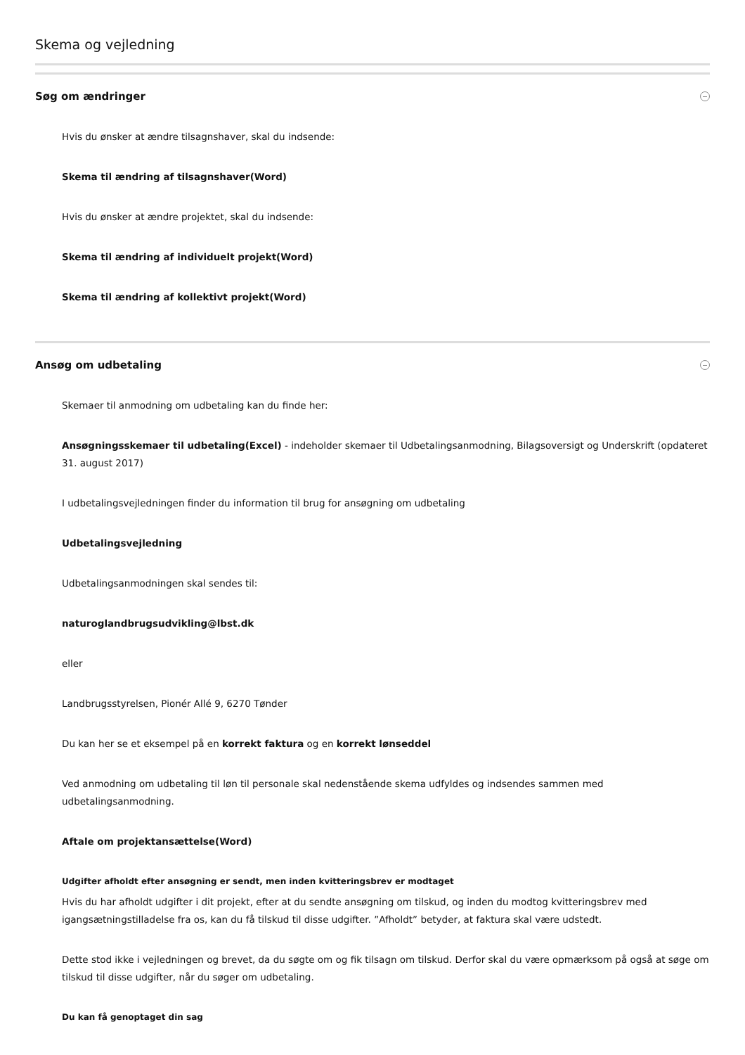Skema og vejledning
Søg om ændringer
Hvis du ønsker at ændre tilsagnshaver, skal du indsende:
Skema til ændring af tilsagnshaver(Word)
Hvis du ønsker at ændre projektet, skal du indsende:
Skema til ændring af individuelt projekt(Word)
Skema til ændring af kollektivt projekt(Word)
Ansøg om udbetaling
Skemaer til anmodning om udbetaling kan du finde her:
Ansøgningsskemaer til udbetaling(Excel) - indeholder skemaer til Udbetalingsanmodning, Bilagsoversigt og Underskrift (opdateret 31. august 2017)
I udbetalingsvejledningen finder du information til brug for ansøgning om udbetaling
Udbetalingsvejledning
Udbetalingsanmodningen skal sendes til:
naturoglandbrugsudvikling@lbst.dk
eller
Landbrugsstyrelsen, Pionér Allé 9, 6270 Tønder
Du kan her se et eksempel på en korrekt faktura og en korrekt lønseddel
Ved anmodning om udbetaling til løn til personale skal nedenstående skema udfyldes og indsendes sammen med udbetalingsanmodning.
Aftale om projektansættelse(Word)
Udgifter afholdt efter ansøgning er sendt, men inden kvitteringsbrev er modtaget
Hvis du har afholdt udgifter i dit projekt, efter at du sendte ansøgning om tilskud, og inden du modtog kvitteringsbrev med igangsætningstilladelse fra os, kan du få tilskud til disse udgifter. ”Afholdt” betyder, at faktura skal være udstedt.
Dette stod ikke i vejledningen og brevet, da du søgte om og fik tilsagn om tilskud. Derfor skal du være opmærksom på også at søge om tilskud til disse udgifter, når du søger om udbetaling.
Du kan få genoptaget din sag